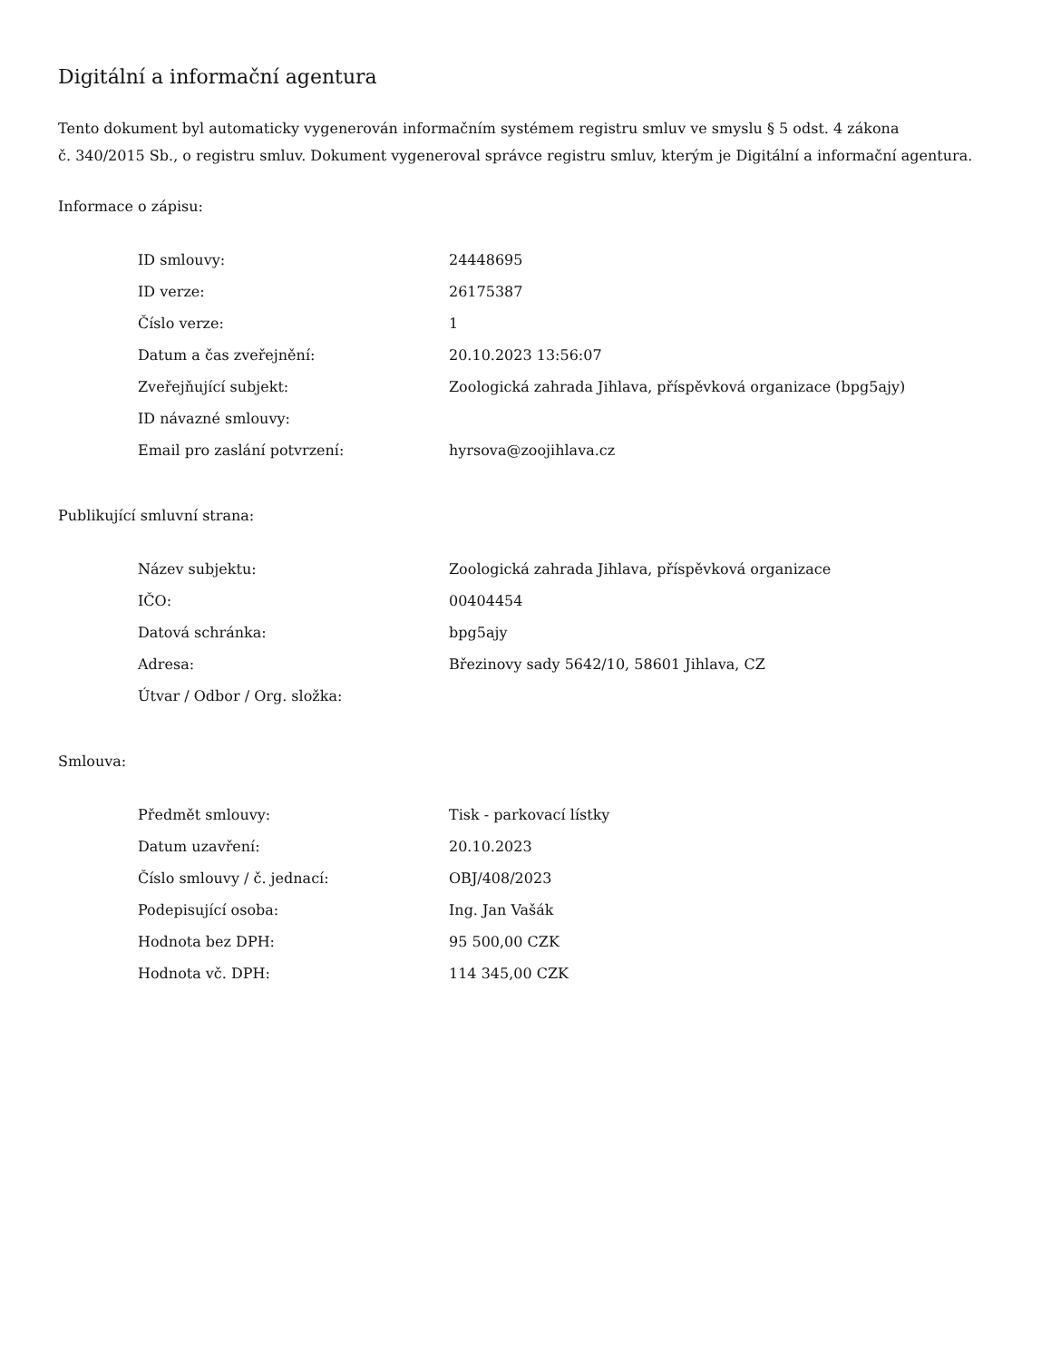Digitální a informační agentura
Tento dokument byl automaticky vygenerován informačním systémem registru smluv ve smyslu § 5 odst. 4 zákona
č. 340/2015 Sb., o registru smluv. Dokument vygeneroval správce registru smluv, kterým je Digitální a informační agentura.
Informace o zápisu:
| ID smlouvy: | 24448695 |
| ID verze: | 26175387 |
| Číslo verze: | 1 |
| Datum a čas zveřejnění: | 20.10.2023 13:56:07 |
| Zveřejňující subjekt: | Zoologická zahrada Jihlava, příspěvková organizace (bpg5ajy) |
| ID návazné smlouvy: | |
| Email pro zaslání potvrzení: | hyrsova@zoojihlava.cz |
Publikující smluvní strana:
| Název subjektu: | Zoologická zahrada Jihlava, příspěvková organizace |
| IČO: | 00404454 |
| Datová schránka: | bpg5ajy |
| Adresa: | Březinovy sady 5642/10, 58601 Jihlava, CZ |
| Útvar / Odbor / Org. složka: | |
Smlouva:
| Předmět smlouvy: | Tisk - parkovací lístky |
| Datum uzavření: | 20.10.2023 |
| Číslo smlouvy / č. jednací: | OBJ/408/2023 |
| Podepisující osoba: | Ing. Jan Vašák |
| Hodnota bez DPH: | 95 500,00 CZK |
| Hodnota vč. DPH: | 114 345,00 CZK |